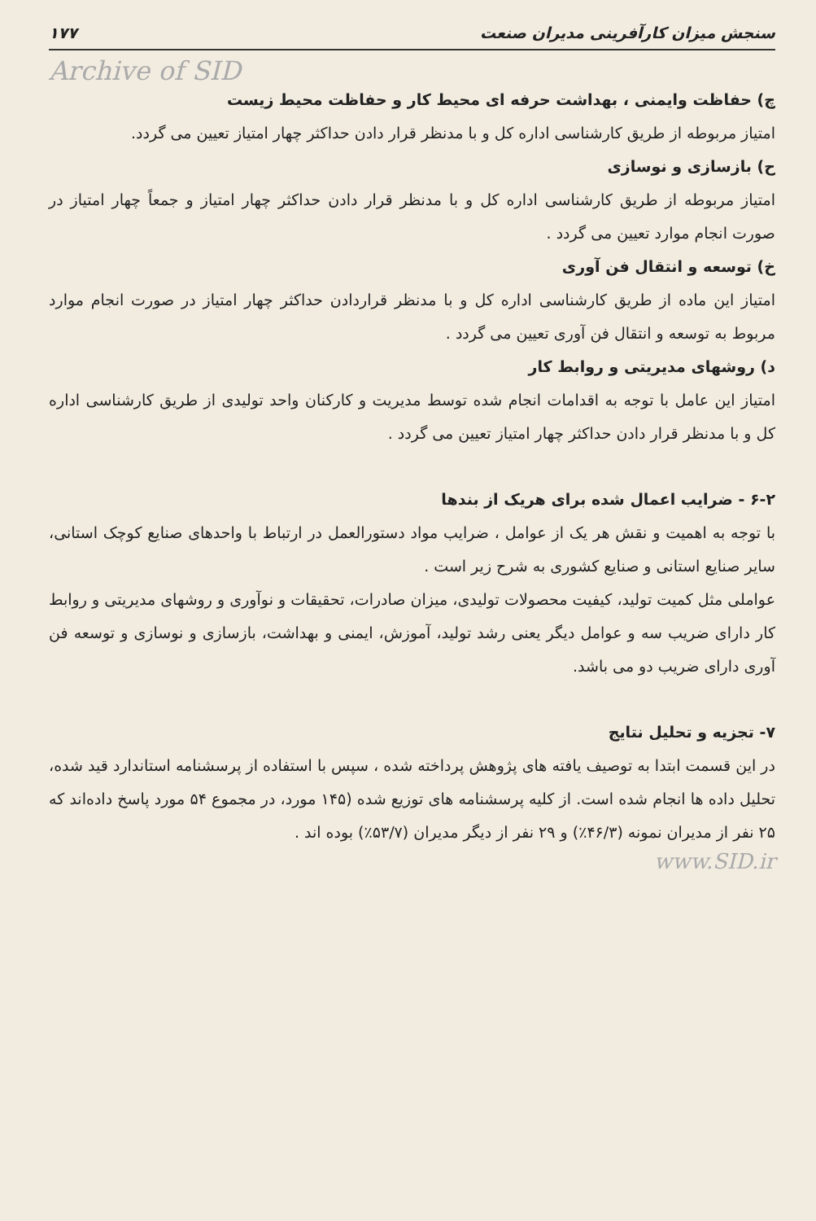سنجش میزان کارآفرینی مدیران صنعت ۱۷۷
Archive of SID
چ) حفاظت وایمنی ، بهداشت حرفه ای محیط کار و حفاظت محیط زیست
امتیاز مربوطه از طریق کارشناسی اداره کل و با مدنظر قرار دادن حداکثر چهار امتیاز تعیین می گردد.
ح) بازسازی و نوسازی
امتیاز مربوطه از طریق کارشناسی اداره کل و با مدنظر قرار دادن حداکثر چهار امتیاز و جمعاً چهار امتیاز در صورت انجام موارد تعیین می گردد .
خ) توسعه و انتقال فن آوری
امتیاز این ماده از طریق کارشناسی اداره کل و با مدنظر قراردادن حداکثر چهار امتیاز در صورت انجام موارد مربوط به توسعه و انتقال فن آوری تعیین می گردد .
د) روشهای مدیریتی و روابط کار
امتیاز این عامل با توجه به اقدامات انجام شده توسط مدیریت و کارکنان واحد تولیدی از طریق کارشناسی اداره کل و با مدنظر قرار دادن حداکثر چهار امتیاز تعیین می گردد .
۶-۲ - ضرایب اعمال شده برای هریک از بندها
با توجه به اهمیت و نقش هر یک از عوامل ، ضرایب مواد دستورالعمل در ارتباط با واحدهای صنایع کوچک استانی، سایر صنایع استانی و صنایع کشوری به شرح زیر است .
عواملی مثل کمیت تولید، کیفیت محصولات تولیدی، میزان صادرات، تحقیقات و نوآوری و روشهای مدیریتی و روابط کار دارای ضریب سه و عوامل دیگر یعنی رشد تولید، آموزش، ایمنی و بهداشت، بازسازی و نوسازی و توسعه فن آوری دارای ضریب دو می باشد.
۷- تجزیه و تحلیل نتایج
در این قسمت ابتدا به توصیف یافته های پژوهش پرداخته شده ، سپس با استفاده از پرسشنامه استاندارد قید شده، تحلیل داده ها انجام شده است. از کلیه پرسشنامه های توزیع شده (۱۴۵ مورد، در مجموع ۵۴ مورد پاسخ داده‌اند که ۲۵ نفر از مدیران نمونه (۴۶/۳٪) و ۲۹ نفر از دیگر مدیران (۵۳/۷٪) بوده اند .
www.SID.ir